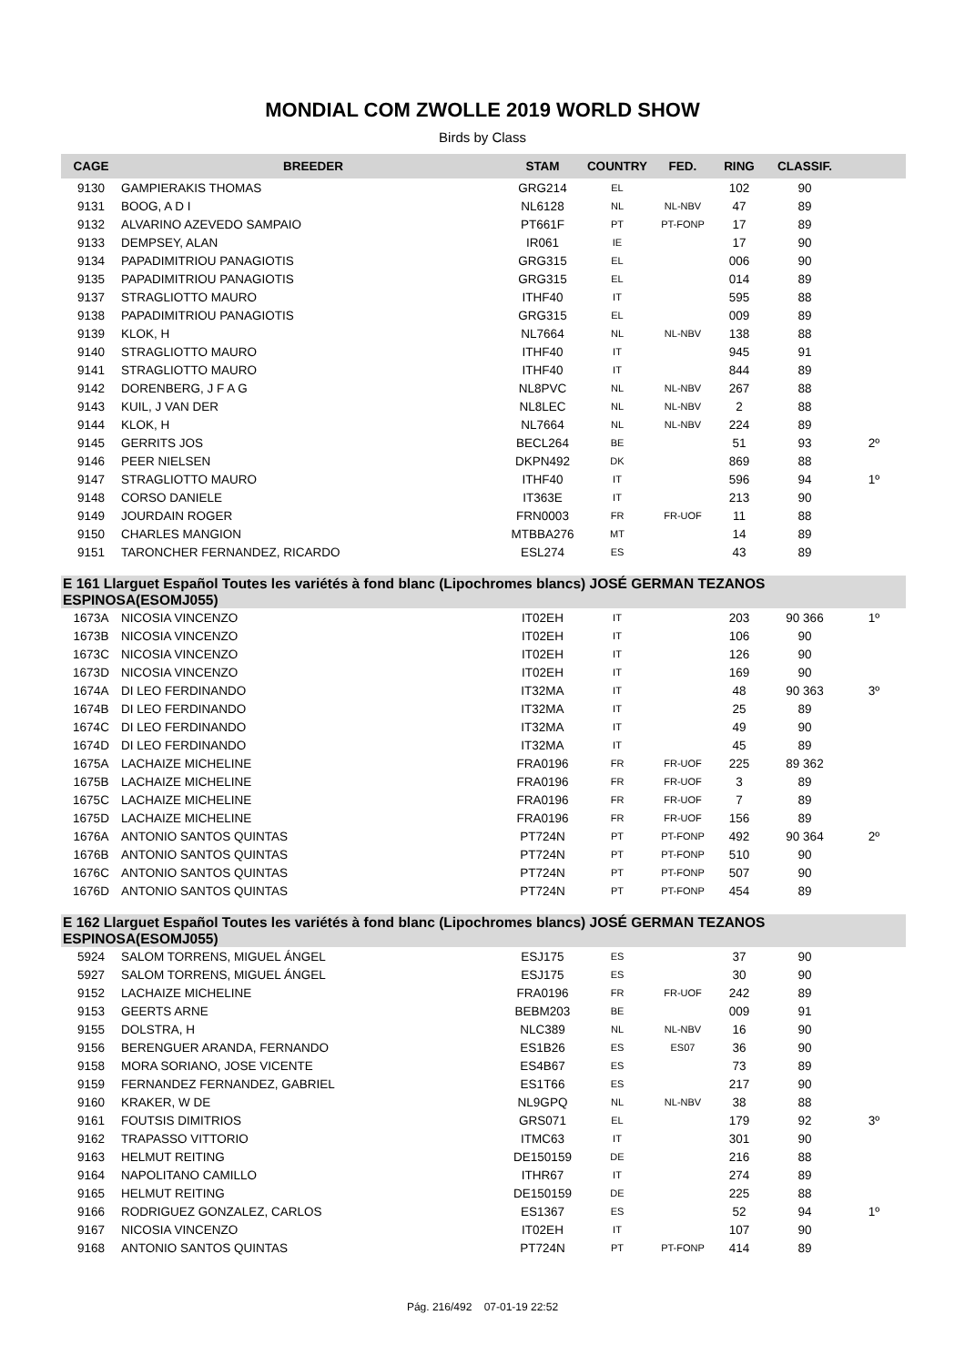MONDIAL COM ZWOLLE 2019 WORLD SHOW
Birds by Class
| CAGE | BREEDER | STAM | COUNTRY | FED. | RING | CLASSIF. | |
| --- | --- | --- | --- | --- | --- | --- | --- |
| 9130 | GAMPIERAKIS THOMAS | GRG214 | EL | | 102 | 90 | |
| 9131 | BOOG, A D I | NL6128 | NL | NL-NBV | 47 | 89 | |
| 9132 | ALVARINO AZEVEDO SAMPAIO | PT661F | PT | PT-FONP | 17 | 89 | |
| 9133 | DEMPSEY, ALAN | IR061 | IE | | 17 | 90 | |
| 9134 | PAPADIMITRIOU PANAGIOTIS | GRG315 | EL | | 006 | 90 | |
| 9135 | PAPADIMITRIOU PANAGIOTIS | GRG315 | EL | | 014 | 89 | |
| 9137 | STRAGLIOTTO MAURO | ITHF40 | IT | | 595 | 88 | |
| 9138 | PAPADIMITRIOU PANAGIOTIS | GRG315 | EL | | 009 | 89 | |
| 9139 | KLOK, H | NL7664 | NL | NL-NBV | 138 | 88 | |
| 9140 | STRAGLIOTTO MAURO | ITHF40 | IT | | 945 | 91 | |
| 9141 | STRAGLIOTTO MAURO | ITHF40 | IT | | 844 | 89 | |
| 9142 | DORENBERG, J F A G | NL8PVC | NL | NL-NBV | 267 | 88 | |
| 9143 | KUIL, J VAN DER | NL8LEC | NL | NL-NBV | 2 | 88 | |
| 9144 | KLOK, H | NL7664 | NL | NL-NBV | 224 | 89 | |
| 9145 | GERRITS JOS | BECL264 | BE | | 51 | 93 | 2º |
| 9146 | PEER NIELSEN | DKPN492 | DK | | 869 | 88 | |
| 9147 | STRAGLIOTTO MAURO | ITHF40 | IT | | 596 | 94 | 1º |
| 9148 | CORSO DANIELE | IT363E | IT | | 213 | 90 | |
| 9149 | JOURDAIN ROGER | FRN0003 | FR | FR-UOF | 11 | 88 | |
| 9150 | CHARLES MANGION | MTBBA276 | MT | | 14 | 89 | |
| 9151 | TARONCHER FERNANDEZ, RICARDO | ESL274 | ES | | 43 | 89 | |
| E 161 Llarguet Español Toutes les variétés à fond blanc (Lipochromes blancs) JOSÉ GERMAN TEZANOS ESPINOSA(ESOMJ055) | | | | | | | |
| 1673A | NICOSIA VINCENZO | IT02EH | IT | | 203 | 90 366 | 1º |
| 1673B | NICOSIA VINCENZO | IT02EH | IT | | 106 | 90 | |
| 1673C | NICOSIA VINCENZO | IT02EH | IT | | 126 | 90 | |
| 1673D | NICOSIA VINCENZO | IT02EH | IT | | 169 | 90 | |
| 1674A | DI LEO FERDINANDO | IT32MA | IT | | 48 | 90 363 | 3º |
| 1674B | DI LEO FERDINANDO | IT32MA | IT | | 25 | 89 | |
| 1674C | DI LEO FERDINANDO | IT32MA | IT | | 49 | 90 | |
| 1674D | DI LEO FERDINANDO | IT32MA | IT | | 45 | 89 | |
| 1675A | LACHAIZE MICHELINE | FRA0196 | FR | FR-UOF | 225 | 89 362 | |
| 1675B | LACHAIZE MICHELINE | FRA0196 | FR | FR-UOF | 3 | 89 | |
| 1675C | LACHAIZE MICHELINE | FRA0196 | FR | FR-UOF | 7 | 89 | |
| 1675D | LACHAIZE MICHELINE | FRA0196 | FR | FR-UOF | 156 | 89 | |
| 1676A | ANTONIO SANTOS QUINTAS | PT724N | PT | PT-FONP | 492 | 90 364 | 2º |
| 1676B | ANTONIO SANTOS QUINTAS | PT724N | PT | PT-FONP | 510 | 90 | |
| 1676C | ANTONIO SANTOS QUINTAS | PT724N | PT | PT-FONP | 507 | 90 | |
| 1676D | ANTONIO SANTOS QUINTAS | PT724N | PT | PT-FONP | 454 | 89 | |
| E 162 Llarguet Español Toutes les variétés à fond blanc (Lipochromes blancs) JOSÉ GERMAN TEZANOS ESPINOSA(ESOMJ055) | | | | | | | |
| 5924 | SALOM TORRENS, MIGUEL ÁNGEL | ESJ175 | ES | | 37 | 90 | |
| 5927 | SALOM TORRENS, MIGUEL ÁNGEL | ESJ175 | ES | | 30 | 90 | |
| 9152 | LACHAIZE MICHELINE | FRA0196 | FR | FR-UOF | 242 | 89 | |
| 9153 | GEERTS ARNE | BEBM203 | BE | | 009 | 91 | |
| 9155 | DOLSTRA, H | NLC389 | NL | NL-NBV | 16 | 90 | |
| 9156 | BERENGUER ARANDA, FERNANDO | ES1B26 | ES | ES07 | 36 | 90 | |
| 9158 | MORA SORIANO, JOSE VICENTE | ES4B67 | ES | | 73 | 89 | |
| 9159 | FERNANDEZ FERNANDEZ, GABRIEL | ES1T66 | ES | | 217 | 90 | |
| 9160 | KRAKER, W DE | NL9GPQ | NL | NL-NBV | 38 | 88 | |
| 9161 | FOUTSIS DIMITRIOS | GRS071 | EL | | 179 | 92 | 3º |
| 9162 | TRAPASSO VITTORIO | ITMC63 | IT | | 301 | 90 | |
| 9163 | HELMUT REITING | DE150159 | DE | | 216 | 88 | |
| 9164 | NAPOLITANO CAMILLO | ITHR67 | IT | | 274 | 89 | |
| 9165 | HELMUT REITING | DE150159 | DE | | 225 | 88 | |
| 9166 | RODRIGUEZ GONZALEZ, CARLOS | ES1367 | ES | | 52 | 94 | 1º |
| 9167 | NICOSIA VINCENZO | IT02EH | IT | | 107 | 90 | |
| 9168 | ANTONIO SANTOS QUINTAS | PT724N | PT | PT-FONP | 414 | 89 | |
Pág. 216/492 07-01-19 22:52